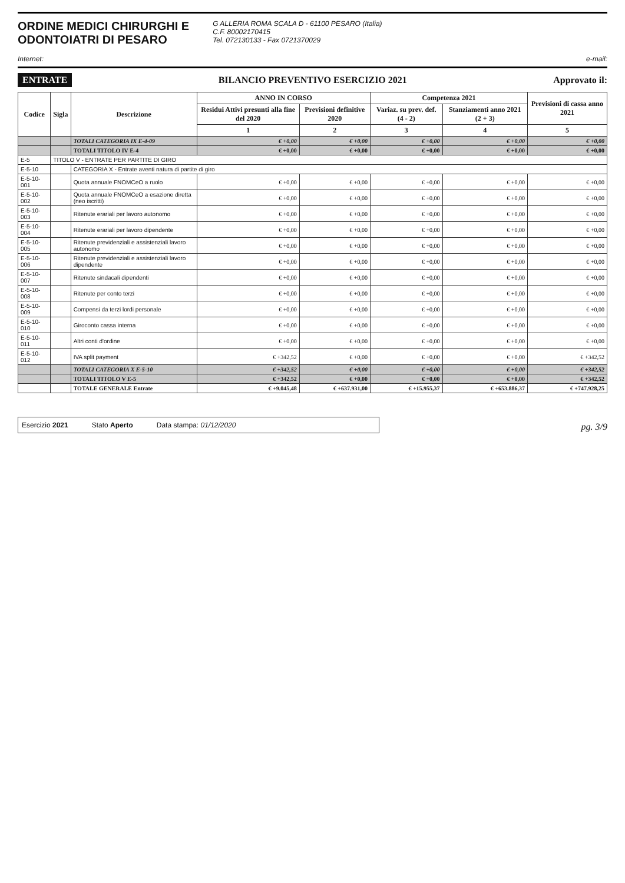ORDINE MEDICI CHIRURGHI E
ODONTOIATRI DI PESARO
G ALLERIA ROMA SCALA D - 61100 PESARO (Italia)
C.F. 80002170415
Tel. 072130133 - Fax 0721370029
Internet: e-mail:
ENTRATE BILANCIO PREVENTIVO ESERCIZIO 2021 Approvato il:
| Codice | Sigla | Descrizione | ANNO IN CORSO | | Competenza 2021 | | Previsioni di cassa anno 2021 |
| --- | --- | --- | --- | --- | --- | --- | --- |
| | | | Residui Attivi presunti alla fine del 2020 | Previsioni definitive 2020 | Variaz. su prev. def. (4 - 2) | Stanziamenti anno 2021 (2 + 3) | |
| | | | 1 | 2 | 3 | 4 | 5 |
| | | TOTALI CATEGORIA IX E-4-09 | € +0,00 | € +0,00 | € +0,00 | € +0,00 | € +0,00 |
| | | TOTALI TITOLO IV E-4 | € +0,00 | € +0,00 | € +0,00 | € +0,00 | € +0,00 |
| E-5 | TITOLO V - ENTRATE PER PARTITE DI GIRO | | | | | | |
| E-5-10 | | CATEGORIA X - Entrate aventi natura di partite di giro | | | | | |
| E-5-10-001 | | Quota annuale FNOMCeO a ruolo | € +0,00 | € +0,00 | € +0,00 | € +0,00 | € +0,00 |
| E-5-10-002 | | Quota annuale FNOMCeO a esazione diretta (neo iscritti) | € +0,00 | € +0,00 | € +0,00 | € +0,00 | € +0,00 |
| E-5-10-003 | | Ritenute erariali per lavoro autonomo | € +0,00 | € +0,00 | € +0,00 | € +0,00 | € +0,00 |
| E-5-10-004 | | Ritenute erariali per lavoro dipendente | € +0,00 | € +0,00 | € +0,00 | € +0,00 | € +0,00 |
| E-5-10-005 | | Ritenute previdenziali e assistenziali lavoro autonomo | € +0,00 | € +0,00 | € +0,00 | € +0,00 | € +0,00 |
| E-5-10-006 | | Ritenute previdenziali e assistenziali lavoro dipendente | € +0,00 | € +0,00 | € +0,00 | € +0,00 | € +0,00 |
| E-5-10-007 | | Ritenute sindacali dipendenti | € +0,00 | € +0,00 | € +0,00 | € +0,00 | € +0,00 |
| E-5-10-008 | | Ritenute per conto terzi | € +0,00 | € +0,00 | € +0,00 | € +0,00 | € +0,00 |
| E-5-10-009 | | Compensi da terzi lordi personale | € +0,00 | € +0,00 | € +0,00 | € +0,00 | € +0,00 |
| E-5-10-010 | | Giroconto cassa interna | € +0,00 | € +0,00 | € +0,00 | € +0,00 | € +0,00 |
| E-5-10-011 | | Altri conti d'ordine | € +0,00 | € +0,00 | € +0,00 | € +0,00 | € +0,00 |
| E-5-10-012 | | IVA split payment | € +342,52 | € +0,00 | € +0,00 | € +0,00 | € +342,52 |
| | | TOTALI CATEGORIA X E-5-10 | € +342,52 | € +0,00 | € +0,00 | € +0,00 | € +342,52 |
| | | TOTALI TITOLO V E-5 | € +342,52 | € +0,00 | € +0,00 | € +0,00 | € +342,52 |
| | | TOTALE GENERALE Entrate | € +9.045,48 | € +637.931,00 | € +15.955,37 | € +653.886,37 | € +747.928,25 |
Esercizio 2021 Stato Aperto Data stampa: 01/12/2020
pg. 3/9